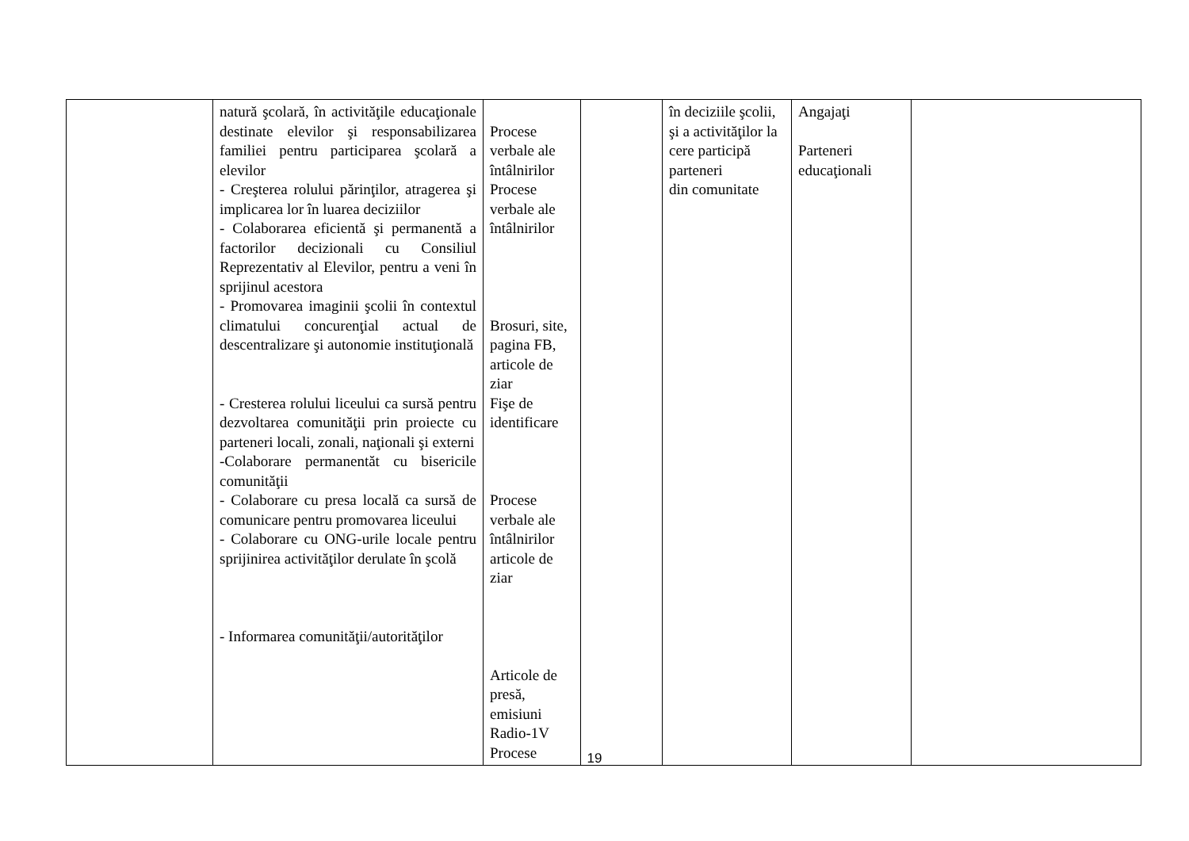| | natură şcolară, în activităţile educaţionale destinate elevilor şi responsabilizarea familiei pentru participarea şcolară a elevilor - Creşterea rolului părinţilor, atragerea şi implicarea lor în luarea deciziilor - Colaborarea eficientă şi permanentă a factorilor decizionali cu Consiliul Reprezentativ al Elevilor, pentru a veni în sprijinul acestora - Promovarea imaginii şcolii în contextul climatului concurenţial actual de descentralizare şi autonomie instituţională - Cresterea rolului liceului ca sursă pentru dezvoltarea comunităţii prin proiecte cu parteneri locali, zonali, naţionali şi externi -Colaborare permanentăt cu bisericile comunităţii - Colaborare cu presa locală ca sursă de comunicare pentru promovarea liceului - Colaborare cu ONG-urile locale pentru sprijinirea activităţilor derulate în şcolă - Informarea comunităţii/autorităţilor | Procese verbale ale întâlnirilor Procese verbale ale întâlnirilor Brosuri, site, pagina FB, articole de ziar Fişe de identificare Procese verbale ale întâlnirilor articole de ziar Articole de presă, emisiuni Radio-1V Procese | | în deciziile şcolii, şi a activităţilor la cere participă parteneri din comunitate | Angajaţi Parteneri educaţionali | |
19